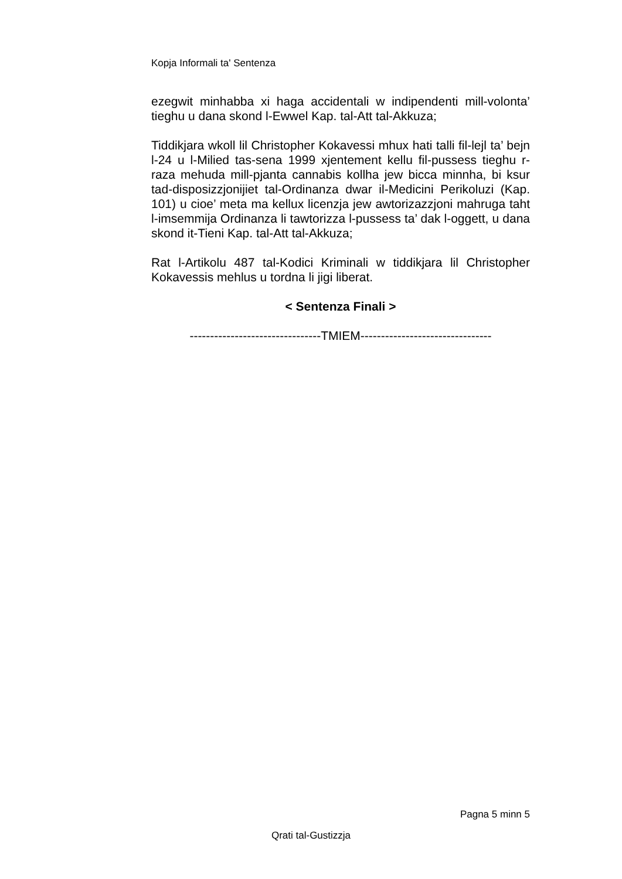Kopja Informali ta' Sentenza
ezegwit minhabba xi haga accidentali w indipendenti mill-volonta’ tieghu u dana skond l-Ewwel Kap. tal-Att tal-Akkuza;
Tiddikjara wkoll lil Christopher Kokavessi mhux hati talli fil-lejl ta’ bejn l-24 u l-Milied tas-sena 1999 xjentement kellu fil-pussess tieghu r-raza mehuda mill-pjanta cannabis kollha jew bicca minnha, bi ksur tad-disposizzjonijiet tal-Ordinanza dwar il-Medicini Perikoluzi (Kap. 101) u cioe’ meta ma kellux licenzja jew awtorizazzjoni mahruga taht l-imsemmija Ordinanza li tawtorizza l-pussess ta’ dak l-oggett, u dana skond it-Tieni Kap. tal-Att tal-Akkuza;
Rat l-Artikolu 487 tal-Kodici Kriminali w tiddikjara lil Christopher Kokavessis mehlus u tordna li jigi liberat.
< Sentenza Finali >
--------------------------------TMIEM--------------------------------
Pagna 5 minn 5
Qrati tal-Gustizzja